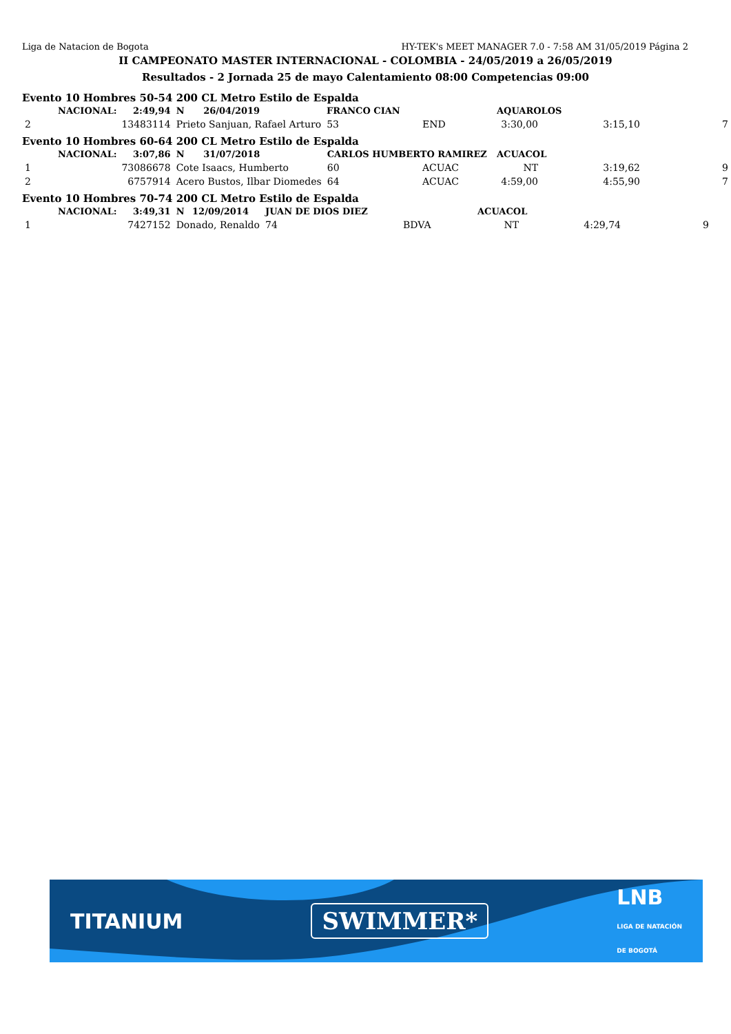Liga de Natacion de Bogota HY-TEK's MEET MANAGER 7.0 - 7:58 AM 31/05/2019 Página 2
II CAMPEONATO MASTER INTERNACIONAL - COLOMBIA - 24/05/2019 a 26/05/2019
Resultados - 2 Jornada 25 de mayo Calentamiento 08:00 Competencias 09:00
Evento 10 Hombres 50-54 200 CL Metro Estilo de Espalda
| | NACIONAL: | 2:49,94 | N | 26/04/2019 | FRANCO CIAN | | | AQUAROLOS | | |
| 2 | 13483114 | | Prieto Sanjuan, Rafael Arturo | | | 53 | END | 3:30,00 | 3:15,10 | 7 |
Evento 10 Hombres 60-64 200 CL Metro Estilo de Espalda
| | NACIONAL: | 3:07,86 | N | 31/07/2018 | CARLOS HUMBERTO RAMIREZ | | | ACUACOL | | |
| 1 | 73086678 | | Cote Isaacs, Humberto | | | 60 | ACUAC | NT | 3:19,62 | 9 |
| 2 | 6757914 | | Acero Bustos, Ilbar Diomedes | | | 64 | ACUAC | 4:59,00 | 4:55,90 | 7 |
Evento 10 Hombres 70-74 200 CL Metro Estilo de Espalda
| | NACIONAL: | 3:49,31 | N | 12/09/2014 | JUAN DE DIOS DIEZ | | | ACUACOL | | |
| 1 | 7427152 | | Donado, Renaldo | | | 74 | BDVA | NT | 4:29,74 | 9 |
TITANIUM SWIMMER* LNB
LIGA DE NATACIÓN
DE BOGOTÁ